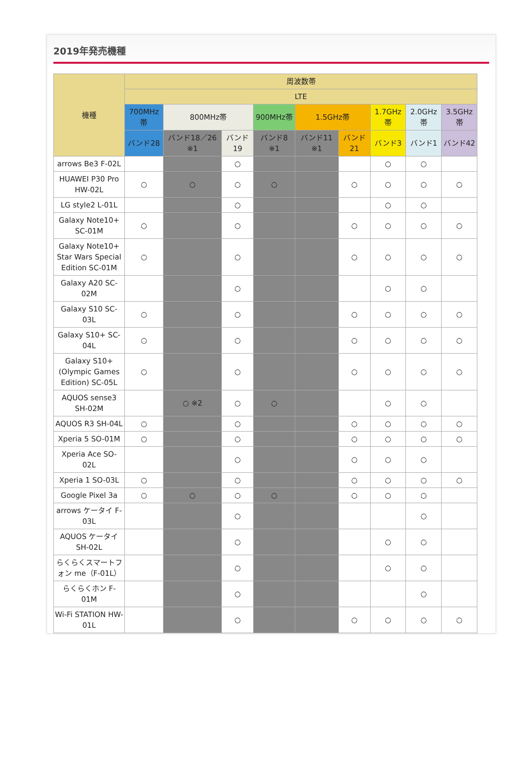2019年発売機種
| 機種 | 周波数帯 | | | | | | | | |
| --- | --- | --- | --- | --- | --- | --- | --- | --- | --- |
| | LTE | | | | | | | | |
| | 700MHz帯 | 800MHz帯 | | 900MHz帯 | 1.5GHz帯 | | 1.7GHz帯 | 2.0GHz帯 | 3.5GHz帯 |
| | バンド28 | バンド18／26 ※1 | バンド19 | バンド8 ※1 | バンド11 ※1 | バンド21 | バンド3 | バンド1 | バンド42 |
| arrows Be3 F-02L | | | ○ | | | | ○ | ○ | |
| HUAWEI P30 Pro HW-02L | ○ | ○ | ○ | ○ | | ○ | ○ | ○ | ○ |
| LG style2 L-01L | | | ○ | | | | ○ | ○ | |
| Galaxy Note10+ SC-01M | ○ | | ○ | | | ○ | ○ | ○ | ○ |
| Galaxy Note10+ Star Wars Special Edition SC-01M | ○ | | ○ | | | ○ | ○ | ○ | ○ |
| Galaxy A20 SC-02M | | | ○ | | | | ○ | ○ | |
| Galaxy S10 SC-03L | ○ | | ○ | | | ○ | ○ | ○ | ○ |
| Galaxy S10+ SC-04L | ○ | | ○ | | | ○ | ○ | ○ | ○ |
| Galaxy S10+ (Olympic Games Edition) SC-05L | ○ | | ○ | | | ○ | ○ | ○ | ○ |
| AQUOS sense3 SH-02M | | ○ ※2 | ○ | ○ | | | ○ | ○ | |
| AQUOS R3 SH-04L | ○ | | ○ | | | ○ | ○ | ○ | ○ |
| Xperia 5 SO-01M | ○ | | ○ | | | ○ | ○ | ○ | ○ |
| Xperia Ace SO-02L | | | ○ | | | ○ | ○ | ○ | |
| Xperia 1 SO-03L | ○ | | ○ | | | ○ | ○ | ○ | ○ |
| Google Pixel 3a | ○ | ○ | ○ | ○ | | ○ | ○ | ○ | |
| arrows ケータイ F-03L | | | ○ | | | | | ○ | |
| AQUOS ケータイ SH-02L | | | ○ | | | | ○ | ○ | |
| らくらくスマートフォン me（F-01L） | | | ○ | | | | ○ | ○ | |
| らくらくホン F-01M | | | ○ | | | | | ○ | |
| Wi-Fi STATION HW-01L | | | ○ | | | ○ | ○ | ○ | ○ |